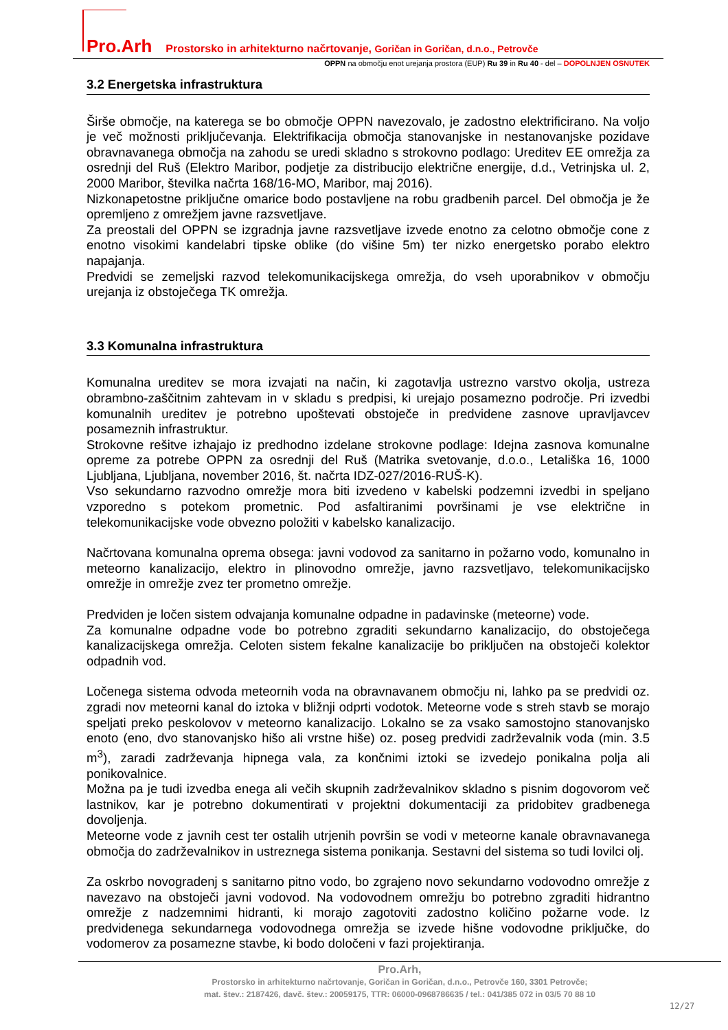Pro.Arh Prostorsko in arhitekturno načrtovanje, Goričan in Goričan, d.n.o., Petrovče
OPPN na območju enot urejanja prostora (EUP) Ru 39 in Ru 40 - del – DOPOLNJEN OSNUTEK
3.2 Energetska infrastruktura
Širše območje, na katerega se bo območje OPPN navezovalo, je zadostno elektrificirano. Na voljo je več možnosti priključevanja. Elektrifikacija območja stanovanjske in nestanovanjske pozidave obravnavanega območja na zahodu se uredi skladno s strokovno podlago: Ureditev EE omrežja za osrednji del Ruš (Elektro Maribor, podjetje za distribucijo električne energije, d.d., Vetrinjska ul. 2, 2000 Maribor, številka načrta 168/16-MO, Maribor, maj 2016).
Nizkonapetostne priključne omarice bodo postavljene na robu gradbenih parcel. Del območja je že opremljeno z omrežjem javne razsvetljave.
Za preostali del OPPN se izgradnja javne razsvetljave izvede enotno za celotno območje cone z enotno visokimi kandelabri tipske oblike (do višine 5m) ter nizko energetsko porabo elektro napajanja.
Predvidi se zemeljski razvod telekomunikacijskega omrežja, do vseh uporabnikov v območju urejanja iz obstoječega TK omrežja.
3.3 Komunalna infrastruktura
Komunalna ureditev se mora izvajati na način, ki zagotavlja ustrezno varstvo okolja, ustreza obrambno-zaščitnim zahtevam in v skladu s predpisi, ki urejajo posamezno področje. Pri izvedbi komunalnih ureditev je potrebno upoštevati obstoječe in predvidene zasnove upravljavcev posameznih infrastruktur.
Strokovne rešitve izhajajo iz predhodno izdelane strokovne podlage: Idejna zasnova komunalne opreme za potrebe OPPN za osrednji del Ruš (Matrika svetovanje, d.o.o., Letališka 16, 1000 Ljubljana, Ljubljana, november 2016, št. načrta IDZ-027/2016-RUŠ-K).
Vso sekundarno razvodno omrežje mora biti izvedeno v kabelski podzemni izvedbi in speljano vzporedno s potekom prometnic. Pod asfaltiranimi površinami je vse električne in telekomunikacijske vode obvezno položiti v kabelsko kanalizacijo.
Načrtovana komunalna oprema obsega: javni vodovod za sanitarno in požarno vodo, komunalno in meteorno kanalizacijo, elektro in plinovodno omrežje, javno razsvetljavo, telekomunikacijsko omrežje in omrežje zvez ter prometno omrežje.
Predviden je ločen sistem odvajanja komunalne odpadne in padavinske (meteorne) vode.
Za komunalne odpadne vode bo potrebno zgraditi sekundarno kanalizacijo, do obstoječega kanalizacijskega omrežja. Celoten sistem fekalne kanalizacije bo priključen na obstoječi kolektor odpadnih vod.
Ločenega sistema odvoda meteornih voda na obravnavanem območju ni, lahko pa se predvidi oz. zgradi nov meteorni kanal do iztoka v bližnji odprti vodotok. Meteorne vode s streh stavb se morajo speljati preko peskolovov v meteorno kanalizacijo. Lokalno se za vsako samostojno stanovanjsko enoto (eno, dvo stanovanjsko hišo ali vrstne hiše) oz. poseg predvidi zadrževalnik voda (min. 3.5 m<sup>3</sup>), zaradi zadrževanja hipnega vala, za končnimi iztoki se izvedejo ponikalna polja ali ponikovalnice.
Možna pa je tudi izvedba enega ali večih skupnih zadrževalnikov skladno s pisnim dogovorom več lastnikov, kar je potrebno dokumentirati v projektni dokumentaciji za pridobitev gradbenega dovoljenja.
Meteorne vode z javnih cest ter ostalih utrjenih površin se vodi v meteorne kanale obravnavanega območja do zadrževalnikov in ustreznega sistema ponikanja. Sestavni del sistema so tudi lovilci olj.
Za oskrbo novogradenj s sanitarno pitno vodo, bo zgrajeno novo sekundarno vodovodno omrežje z navezavo na obstoječi javni vodovod. Na vodovodnem omrežju bo potrebno zgraditi hidrantno omrežje z nadzemnimi hidranti, ki morajo zagotoviti zadostno količino požarne vode. Iz predvidenega sekundarnega vodovodnega omrežja se izvede hišne vodovodne priključke, do vodomerov za posamezne stavbe, ki bodo določeni v fazi projektiranja.
Pro.Arh,
Prostorsko in arhitekturno načrtovanje, Goričan in Goričan, d.n.o., Petrovče 160, 3301 Petrovče;
mat. štev.: 2187426, davč. štev.: 20059175, TTR: 06000-0968786635 / tel.: 041/385 072 in 03/5 70 88 10
12/27